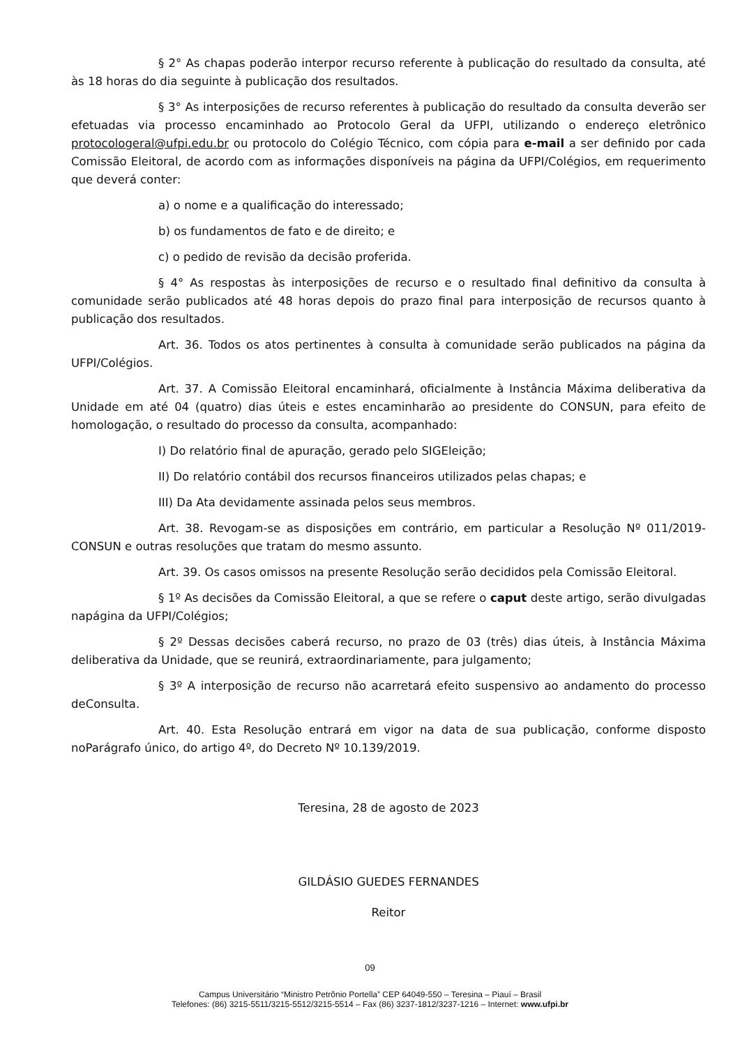§ 2° As chapas poderão interpor recurso referente à publicação do resultado da consulta, até às 18 horas do dia seguinte à publicação dos resultados.
§ 3° As interposições de recurso referentes à publicação do resultado da consulta deverão ser efetuadas via processo encaminhado ao Protocolo Geral da UFPI, utilizando o endereço eletrônico protocologeral@ufpi.edu.br ou protocolo do Colégio Técnico, com cópia para e-mail a ser definido por cada Comissão Eleitoral, de acordo com as informações disponíveis na página da UFPI/Colégios, em requerimento que deverá conter:
a) o nome e a qualificação do interessado;
b) os fundamentos de fato e de direito; e
c) o pedido de revisão da decisão proferida.
§ 4° As respostas às interposições de recurso e o resultado final definitivo da consulta à comunidade serão publicados até 48 horas depois do prazo final para interposição de recursos quanto à publicação dos resultados.
Art. 36. Todos os atos pertinentes à consulta à comunidade serão publicados na página da UFPI/Colégios.
Art. 37. A Comissão Eleitoral encaminhará, oficialmente à Instância Máxima deliberativa da Unidade em até 04 (quatro) dias úteis e estes encaminharão ao presidente do CONSUN, para efeito de homologação, o resultado do processo da consulta, acompanhado:
I) Do relatório final de apuração, gerado pelo SIGEleição;
II) Do relatório contábil dos recursos financeiros utilizados pelas chapas; e
III) Da Ata devidamente assinada pelos seus membros.
Art. 38. Revogam-se as disposições em contrário, em particular a Resolução Nº 011/2019-CONSUN e outras resoluções que tratam do mesmo assunto.
Art. 39. Os casos omissos na presente Resolução serão decididos pela Comissão Eleitoral.
§ 1º As decisões da Comissão Eleitoral, a que se refere o caput deste artigo, serão divulgadas napágina da UFPI/Colégios;
§ 2º Dessas decisões caberá recurso, no prazo de 03 (três) dias úteis, à Instância Máxima deliberativa da Unidade, que se reunirá, extraordinariamente, para julgamento;
§ 3º A interposição de recurso não acarretará efeito suspensivo ao andamento do processo deConsulta.
Art. 40. Esta Resolução entrará em vigor na data de sua publicação, conforme disposto noParágrafo único, do artigo 4º, do Decreto Nº 10.139/2019.
Teresina, 28 de agosto de 2023
GILDÁSIO GUEDES FERNANDES
Reitor
09
Campus Universitário “Ministro Petrônio Portella” CEP 64049-550 – Teresina – Piauí – Brasil
Telefones: (86) 3215-5511/3215-5512/3215-5514 – Fax (86) 3237-1812/3237-1216 – Internet: www.ufpi.br